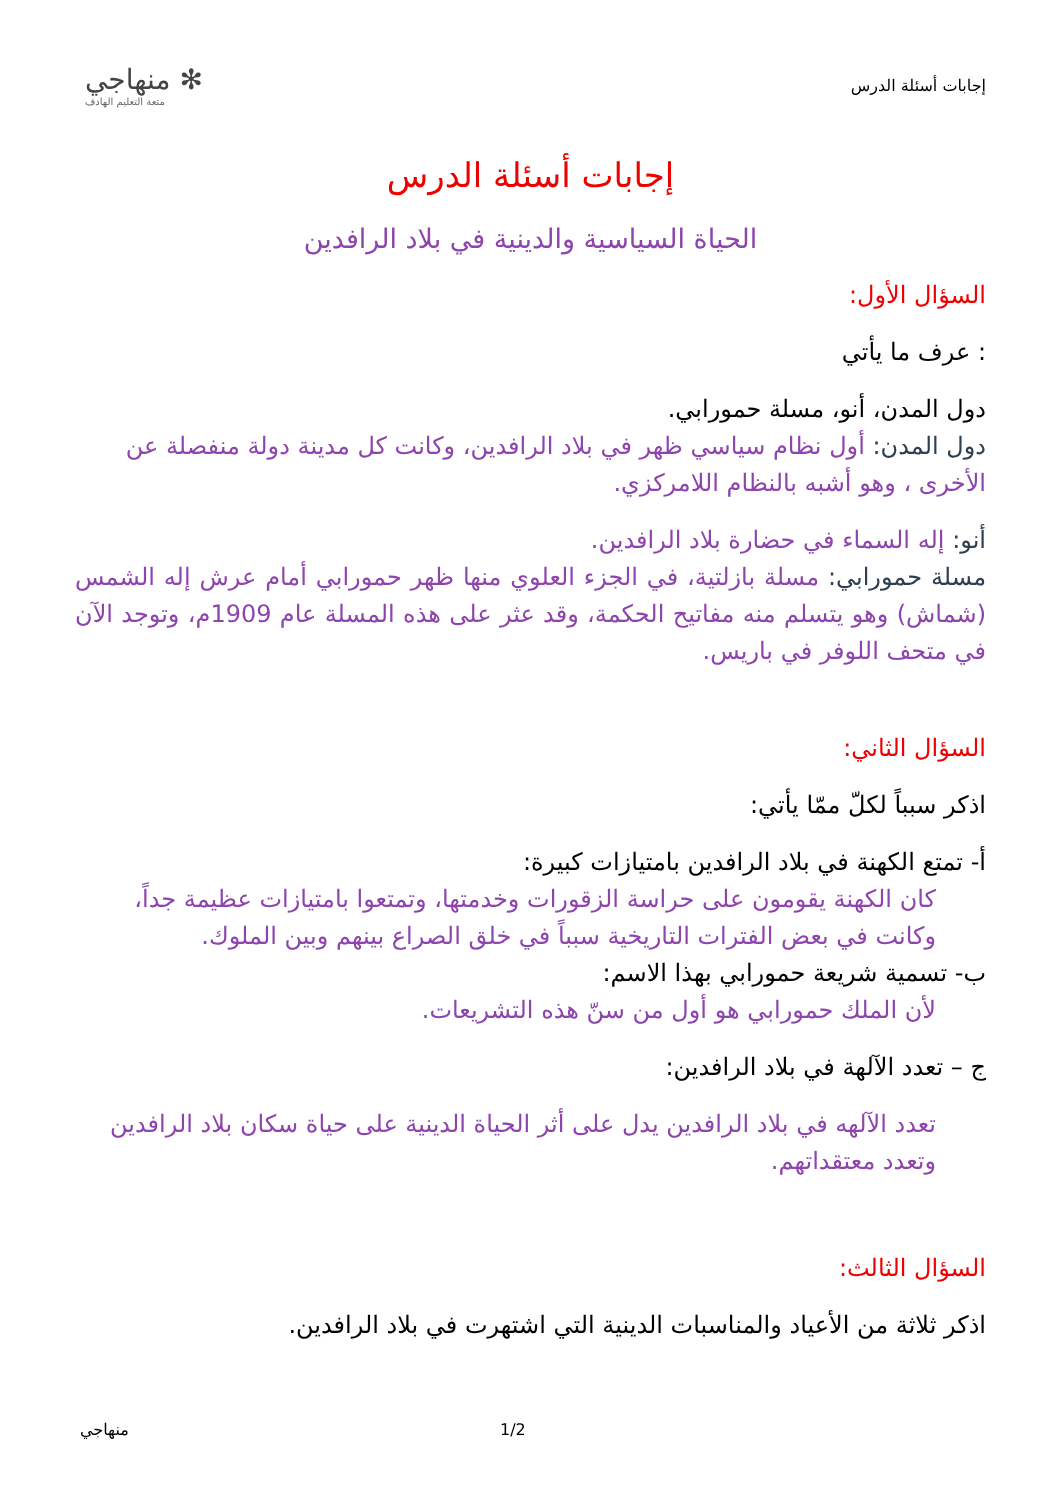إجابات أسئلة الدرس
✻ منهاجي
متعة التعليم الهادف
إجابات أسئلة الدرس
الحياة السياسية والدينية في بلاد الرافدين
السؤال الأول:
: عرف ما يأتي
دول المدن، أنو، مسلة حمورابي.
دول المدن: أول نظام سياسي ظهر في بلاد الرافدين، وكانت كل مدينة دولة منفصلة عن الأخرى ، وهو أشبه بالنظام اللامركزي.
أنو: إله السماء في حضارة بلاد الرافدين.
مسلة حمورابي: مسلة بازلتية، في الجزء العلوي منها ظهر حمورابي أمام عرش إله الشمس (شماش) وهو يتسلم منه مفاتيح الحكمة، وقد عثر على هذه المسلة عام 1909م، وتوجد الآن في متحف اللوفر في باريس.
السؤال الثاني:
اذكر سبباً لكلّ ممّا يأتي:
أ- تمتع الكهنة في بلاد الرافدين بامتيازات كبيرة:
كان الكهنة يقومون على حراسة الزقورات وخدمتها، وتمتعوا بامتيازات عظيمة جداً، وكانت في بعض الفترات التاريخية سبباً في خلق الصراع بينهم وبين الملوك.
ب- تسمية شريعة حمورابي بهذا الاسم:
لأن الملك حمورابي هو أول من سنّ هذه التشريعات.
ج – تعدد الآلهة في بلاد الرافدين:
تعدد الآلهه في بلاد الرافدين يدل على أثر الحياة الدينية على حياة سكان بلاد الرافدين وتعدد معتقداتهم.
السؤال الثالث:
اذكر ثلاثة من الأعياد والمناسبات الدينية التي اشتهرت في بلاد الرافدين.
منهاجي 1/2